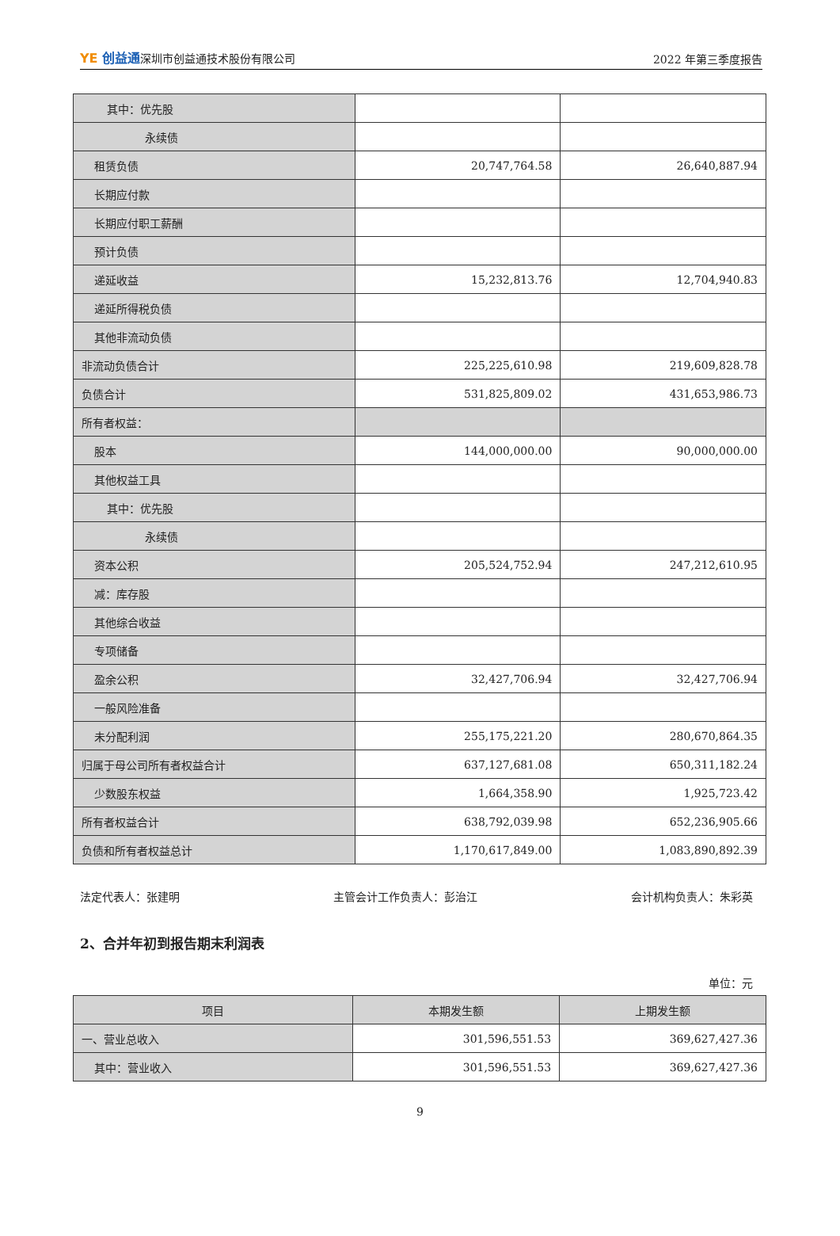YE 创益通深圳市创益通技术股份有限公司 2022 年第三季度报告
| 其中：优先股 | | |
| 永续债 | | |
| 租赁负债 | 20,747,764.58 | 26,640,887.94 |
| 长期应付款 | | |
| 长期应付职工薪酬 | | |
| 预计负债 | | |
| 递延收益 | 15,232,813.76 | 12,704,940.83 |
| 递延所得税负债 | | |
| 其他非流动负债 | | |
| 非流动负债合计 | 225,225,610.98 | 219,609,828.78 |
| 负债合计 | 531,825,809.02 | 431,653,986.73 |
| 所有者权益： | | |
| 股本 | 144,000,000.00 | 90,000,000.00 |
| 其他权益工具 | | |
| 其中：优先股 | | |
| 永续债 | | |
| 资本公积 | 205,524,752.94 | 247,212,610.95 |
| 减：库存股 | | |
| 其他综合收益 | | |
| 专项储备 | | |
| 盈余公积 | 32,427,706.94 | 32,427,706.94 |
| 一般风险准备 | | |
| 未分配利润 | 255,175,221.20 | 280,670,864.35 |
| 归属于母公司所有者权益合计 | 637,127,681.08 | 650,311,182.24 |
| 少数股东权益 | 1,664,358.90 | 1,925,723.42 |
| 所有者权益合计 | 638,792,039.98 | 652,236,905.66 |
| 负债和所有者权益总计 | 1,170,617,849.00 | 1,083,890,892.39 |
法定代表人：张建明 主管会计工作负责人：彭治江 会计机构负责人：朱彩英
2、合并年初到报告期末利润表
单位：元
| 项目 | 本期发生额 | 上期发生额 |
| --- | --- | --- |
| 一、营业总收入 | 301,596,551.53 | 369,627,427.36 |
| 其中：营业收入 | 301,596,551.53 | 369,627,427.36 |
9